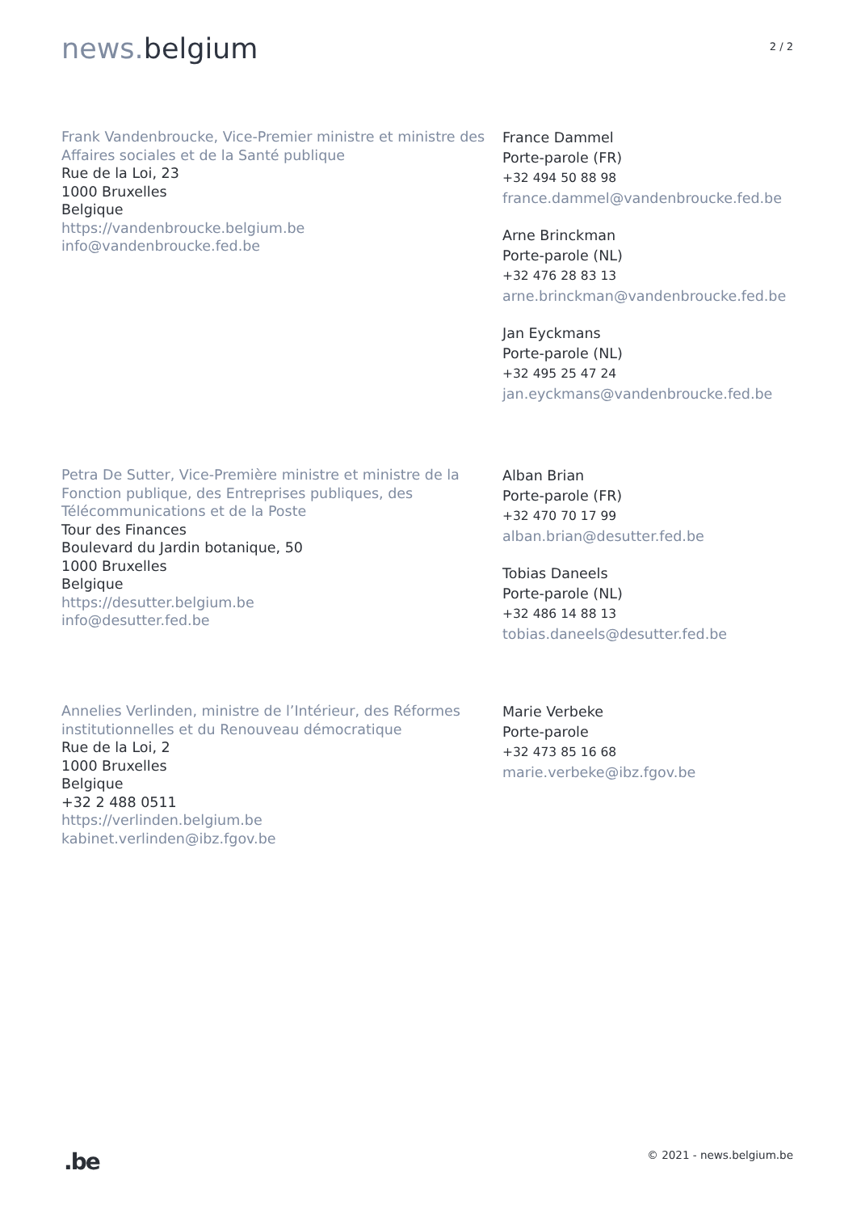news. belgium
2 / 2
Frank Vandenbroucke, Vice-Premier ministre et ministre des Affaires sociales et de la Santé publique
Rue de la Loi, 23
1000 Bruxelles
Belgique
https://vandenbroucke.belgium.be
info@vandenbroucke.fed.be
France Dammel
Porte-parole (FR)
+32 494 50 88 98
france.dammel@vandenbroucke.fed.be
Arne Brinckman
Porte-parole (NL)
+32 476 28 83 13
arne.brinckman@vandenbroucke.fed.be
Jan Eyckmans
Porte-parole (NL)
+32 495 25 47 24
jan.eyckmans@vandenbroucke.fed.be
Petra De Sutter, Vice-Première ministre et ministre de la Fonction publique, des Entreprises publiques, des Télécommunications et de la Poste
Tour des Finances
Boulevard du Jardin botanique, 50
1000 Bruxelles
Belgique
https://desutter.belgium.be
info@desutter.fed.be
Alban Brian
Porte-parole (FR)
+32 470 70 17 99
alban.brian@desutter.fed.be
Tobias Daneels
Porte-parole (NL)
+32 486 14 88 13
tobias.daneels@desutter.fed.be
Annelies Verlinden, ministre de l’Intérieur, des Réformes institutionnelles et du Renouveau démocratique
Rue de la Loi, 2
1000 Bruxelles
Belgique
+32 2 488 0511
https://verlinden.belgium.be
kabinet.verlinden@ibz.fgov.be
Marie Verbeke
Porte-parole
+32 473 85 16 68
marie.verbeke@ibz.fgov.be
.be
© 2021 - news.belgium.be